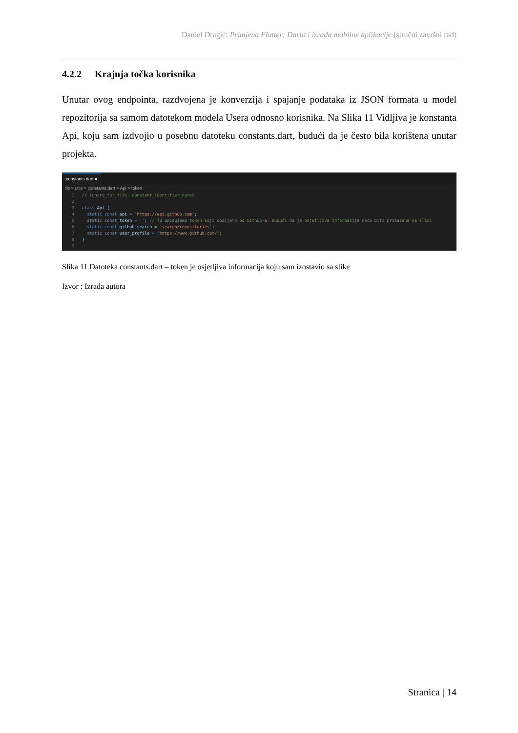Daniel Dragić: Primjena Flutter: Darta i izrada mobilne aplikacije (stručni završni rad)
4.2.2 Krajnja točka korisnika
Unutar ovog endpointa, razdvojena je konverzija i spajanje podataka iz JSON formata u model repozitorija sa samom datotekom modela Usera odnosno korisnika. Na Slika 11 Vidljiva je konstanta Api, koju sam izdvojio u posebnu datoteku constants.dart, budući da je često bila korištena unutar projekta.
constants.dart ●
lib > utils > constants.dart > Api > token
1 // ignore_for_file: constant_identifier_names
2
3 class Api {
4 static const api = 'https://api.github.com';
5 static const token = ''; // Tu upisujemo token koji dobijemo od Github-a. Budući da je osjetljiva informacija neće biti prikazana na slici
6 static const github_search = 'search/repositories';
7 static const user_profile = 'https://www.github.com/';
8 }
9
Slika 11 Datoteka constants.dart – token je osjetljiva informacija koju sam izostavio sa slike
Izvor : Izrada autora
Stranica | 14